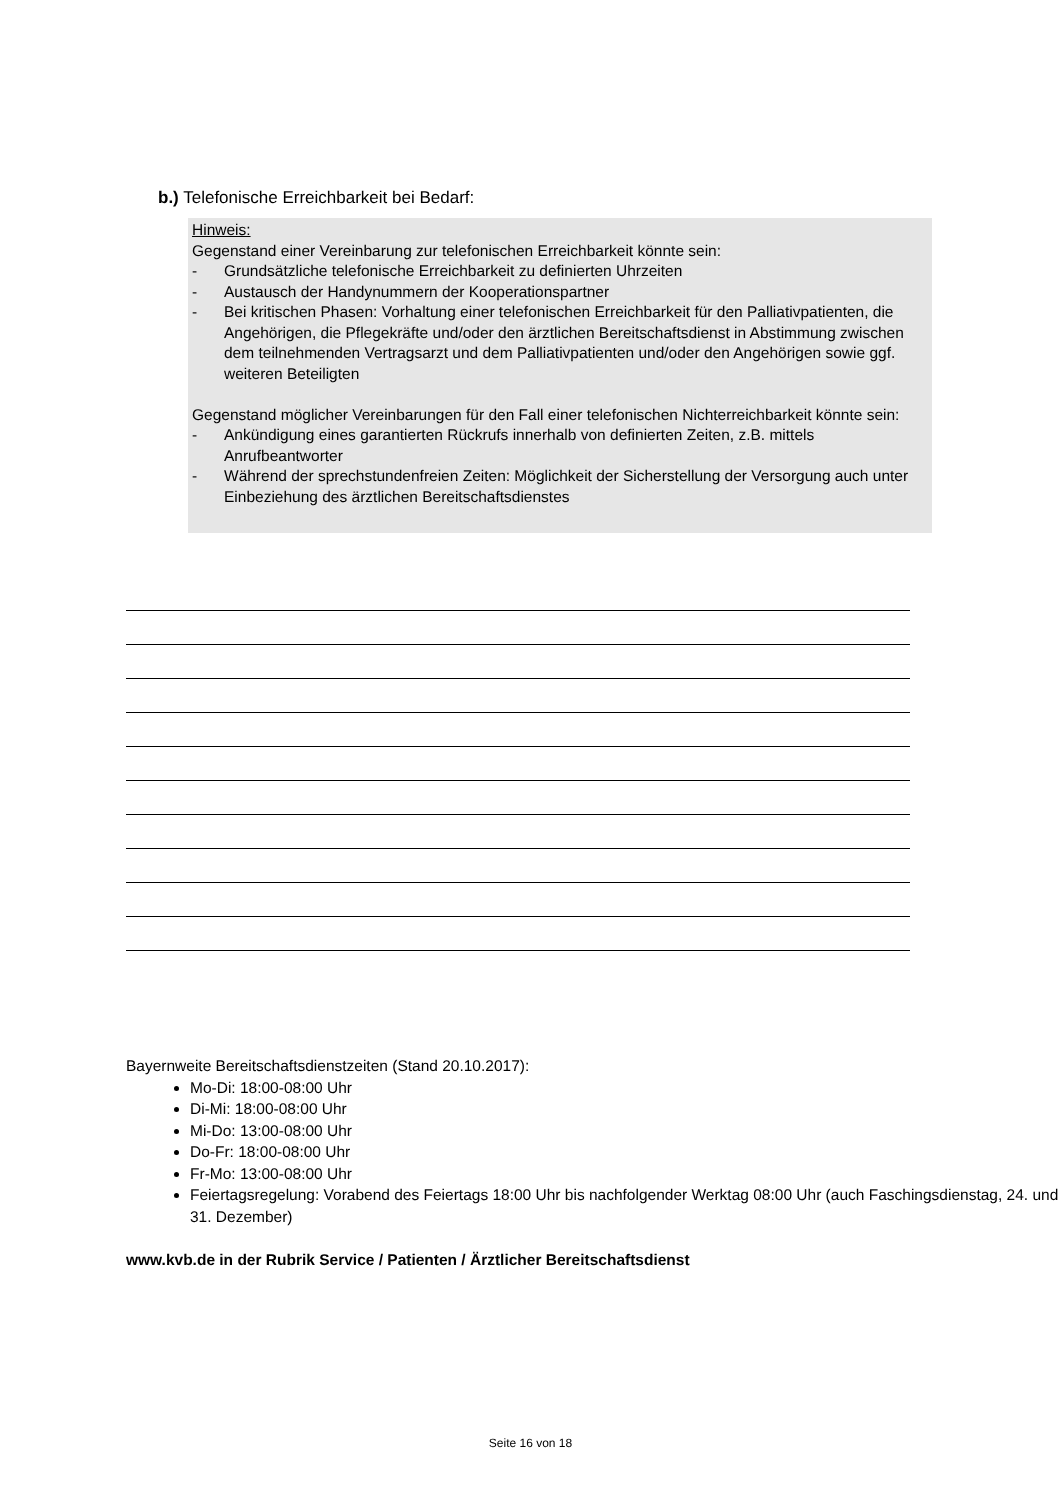b.) Telefonische Erreichbarkeit bei Bedarf:
Hinweis:
Gegenstand einer Vereinbarung zur telefonischen Erreichbarkeit könnte sein:
- Grundsätzliche telefonische Erreichbarkeit zu definierten Uhrzeiten
- Austausch der Handynummern der Kooperationspartner
- Bei kritischen Phasen: Vorhaltung einer telefonischen Erreichbarkeit für den Palliativpatienten, die Angehörigen, die Pflegekräfte und/oder den ärztlichen Bereitschaftsdienst in Abstimmung zwischen dem teilnehmenden Vertragsarzt und dem Palliativpatienten und/oder den Angehörigen sowie ggf. weiteren Beteiligten
Gegenstand möglicher Vereinbarungen für den Fall einer telefonischen Nichterreichbarkeit könnte sein:
- Ankündigung eines garantierten Rückrufs innerhalb von definierten Zeiten, z.B. mittels Anrufbeantworter
- Während der sprechstundenfreien Zeiten: Möglichkeit der Sicherstellung der Versorgung auch unter Einbeziehung des ärztlichen Bereitschaftsdienstes
Bayernweite Bereitschaftsdienstzeiten (Stand 20.10.2017):
Mo-Di: 18:00-08:00 Uhr
Di-Mi: 18:00-08:00 Uhr
Mi-Do: 13:00-08:00 Uhr
Do-Fr: 18:00-08:00 Uhr
Fr-Mo: 13:00-08:00 Uhr
Feiertagsregelung: Vorabend des Feiertags 18:00 Uhr bis nachfolgender Werktag 08:00 Uhr (auch Faschingsdienstag, 24. und 31. Dezember)
www.kvb.de in der Rubrik Service / Patienten / Ärztlicher Bereitschaftsdienst
Seite 16 von 18